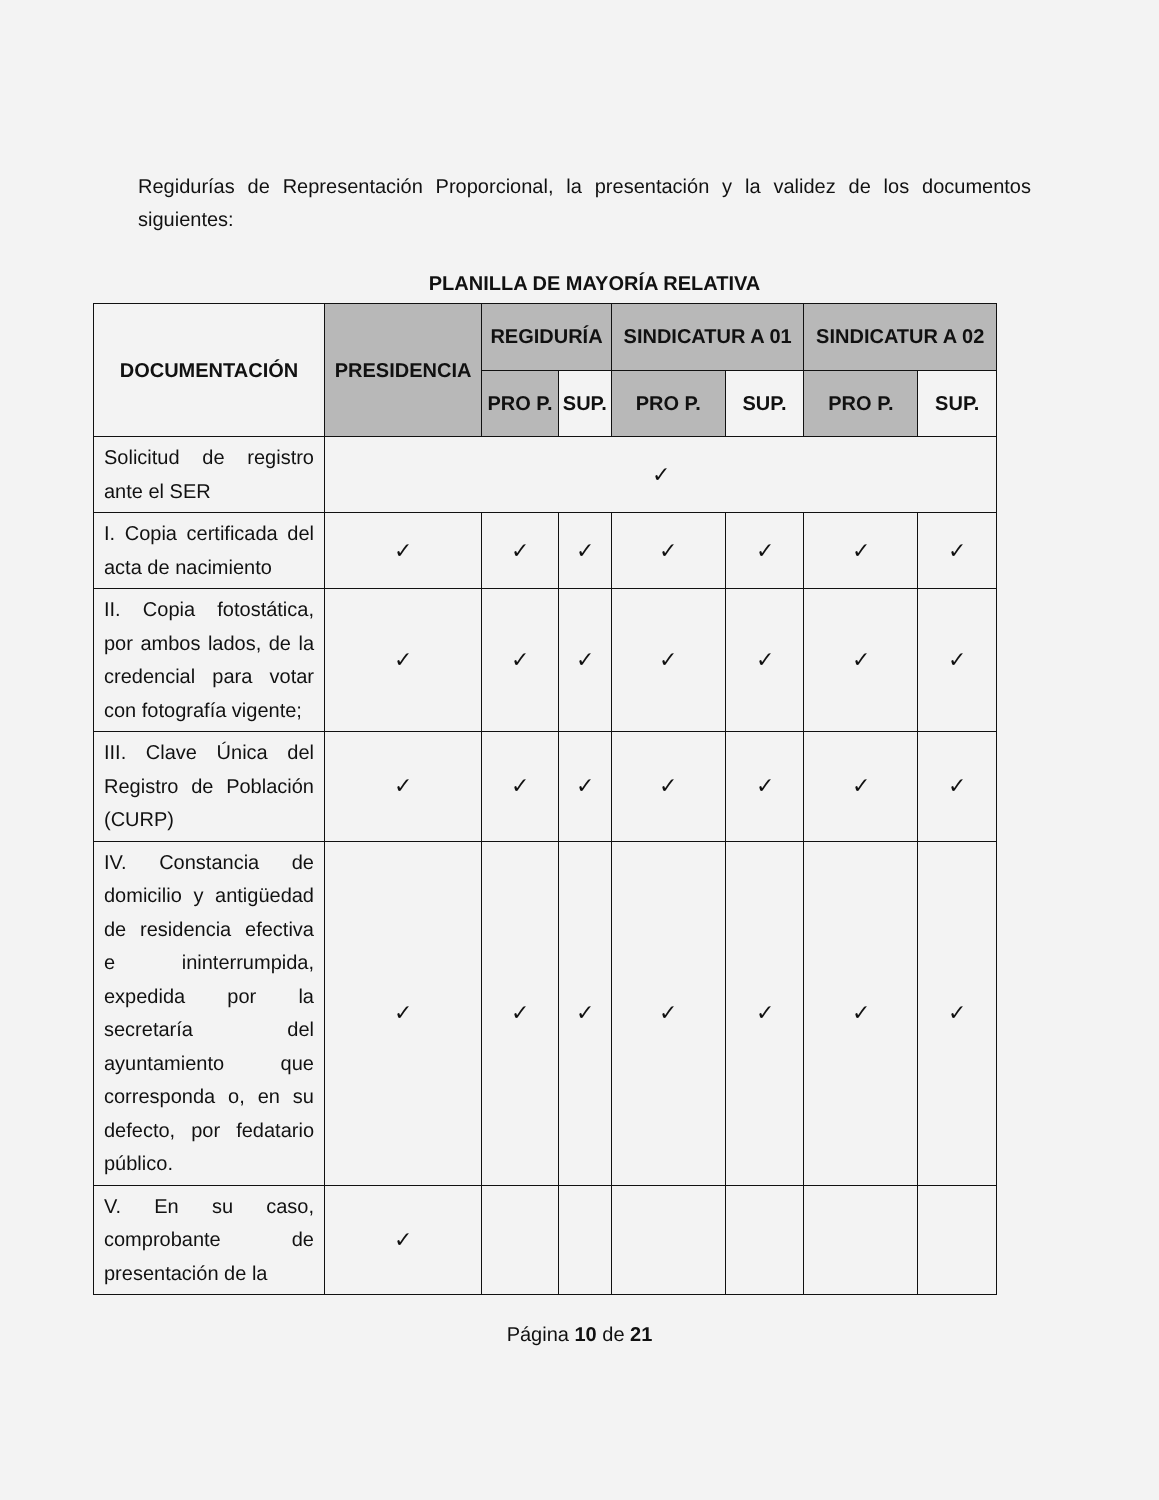Regidurías de Representación Proporcional, la presentación y la validez de los documentos siguientes:
PLANILLA DE MAYORÍA RELATIVA
| DOCUMENTACIÓN | PRESIDENCIA | REGIDURÍA | | SINDICATUR A 01 | | SINDICATUR A 02 | |
| --- | --- | --- | --- | --- | --- | --- | --- |
| | | PRO P. | SUP. | PRO P. | SUP. | PRO P. | SUP. |
| Solicitud de registro ante el SER | ✓ | | | | | | |
| I. Copia certificada del acta de nacimiento | ✓ | ✓ | ✓ | ✓ | ✓ | ✓ | ✓ |
| II. Copia fotostática, por ambos lados, de la credencial para votar con fotografía vigente; | ✓ | ✓ | ✓ | ✓ | ✓ | ✓ | ✓ |
| III. Clave Única del Registro de Población (CURP) | ✓ | ✓ | ✓ | ✓ | ✓ | ✓ | ✓ |
| IV. Constancia de domicilio y antigüedad de residencia efectiva e ininterrumpida, expedida por la secretaría del ayuntamiento que corresponda o, en su defecto, por fedatario público. | ✓ | ✓ | ✓ | ✓ | ✓ | ✓ | ✓ |
| V. En su caso, comprobante de presentación de la | ✓ | | | | | | |
Página 10 de 21